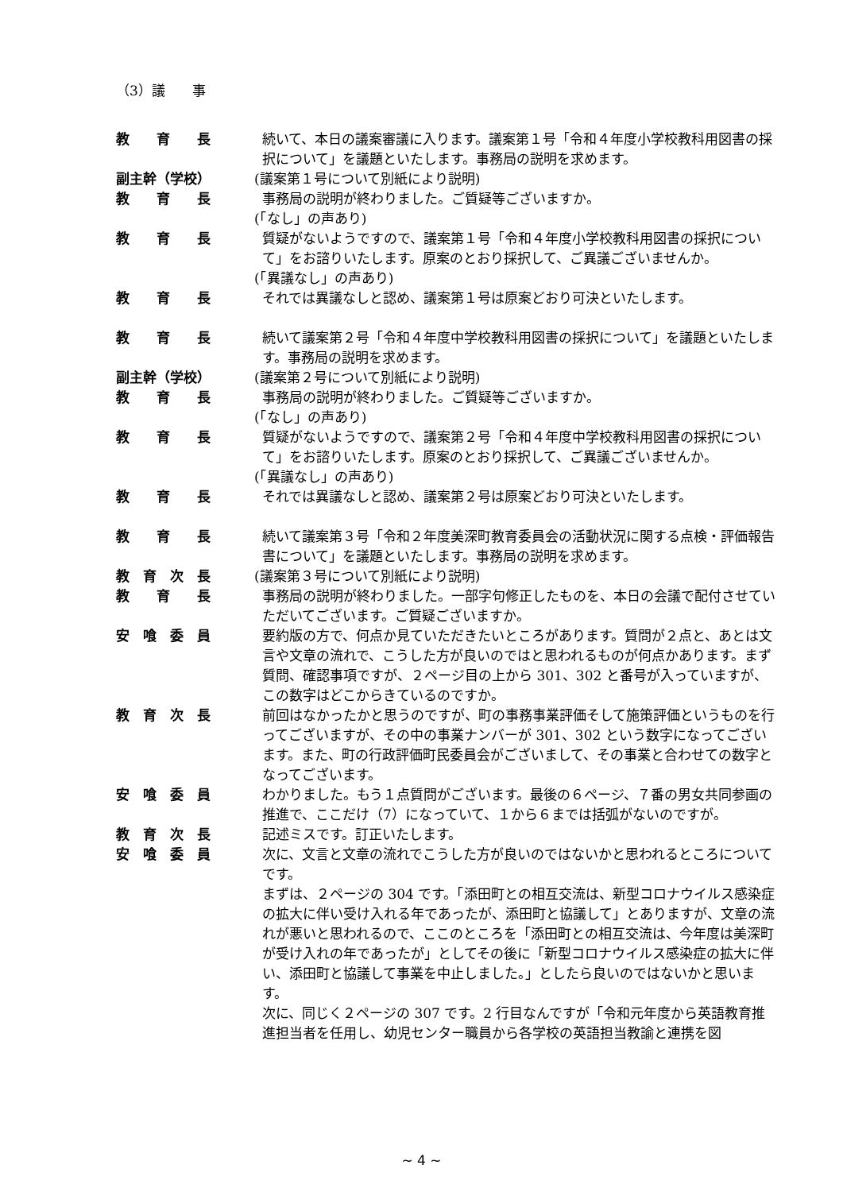（3）議　　事
教　　育　　長 続いて、本日の議案審議に入ります。議案第１号「令和４年度小学校教科用図書の採択について」を議題といたします。事務局の説明を求めます。
副主幹（学校） (議案第１号について別紙により説明)
教　　育　　長 事務局の説明が終わりました。ご質疑等ございますか。
(「なし」の声あり)
教　　育　　長 質疑がないようですので、議案第１号「令和４年度小学校教科用図書の採択について」をお諮りいたします。原案のとおり採択して、ご異議ございませんか。
(「異議なし」の声あり)
教　　育　　長 それでは異議なしと認め、議案第１号は原案どおり可決といたします。
教　　育　　長 続いて議案第２号「令和４年度中学校教科用図書の採択について」を議題といたします。事務局の説明を求めます。
副主幹（学校） (議案第２号について別紙により説明)
教　　育　　長 事務局の説明が終わりました。ご質疑等ございますか。
(「なし」の声あり)
教　　育　　長 質疑がないようですので、議案第２号「令和４年度中学校教科用図書の採択について」をお諮りいたします。原案のとおり採択して、ご異議ございませんか。
(「異議なし」の声あり)
教　　育　　長 それでは異議なしと認め、議案第２号は原案どおり可決といたします。
教　　育　　長 続いて議案第３号「令和２年度美深町教育委員会の活動状況に関する点検・評価報告書について」を議題といたします。事務局の説明を求めます。
教　育　次　長 (議案第３号について別紙により説明)
教　　育　　長 事務局の説明が終わりました。一部字句修正したものを、本日の会議で配付させていただいてございます。ご質疑ございますか。
安　喰　委　員 要約版の方で、何点か見ていただきたいところがあります。質問が２点と、あとは文言や文章の流れで、こうした方が良いのではと思われるものが何点かあります。まず質問、確認事項ですが、２ページ目の上から 301、302 と番号が入っていますが、この数字はどこからきているのですか。
教　育　次　長 前回はなかったかと思うのですが、町の事務事業評価そして施策評価というものを行ってございますが、その中の事業ナンバーが 301、302 という数字になってございます。また、町の行政評価町民委員会がございまして、その事業と合わせての数字となってございます。
安　喰　委　員 わかりました。もう１点質問がございます。最後の６ページ、７番の男女共同参画の推進で、ここだけ（7）になっていて、１から６までは括弧がないのですが。
教　育　次　長 記述ミスです。訂正いたします。
安　喰　委　員 次に、文言と文章の流れでこうした方が良いのではないかと思われるところについてです。
まずは、２ページの 304 です。「添田町との相互交流は、新型コロナウイルス感染症の拡大に伴い受け入れる年であったが、添田町と協議して」とありますが、文章の流れが悪いと思われるので、ここのところを「添田町との相互交流は、今年度は美深町が受け入れの年であったが」としてその後に「新型コロナウイルス感染症の拡大に伴い、添田町と協議して事業を中止しました。」としたら良いのではないかと思います。
次に、同じく２ページの 307 です。2 行目なんですが「令和元年度から英語教育推進担当者を任用し、幼児センター職員から各学校の英語担当教諭と連携を図
~ 4 ~